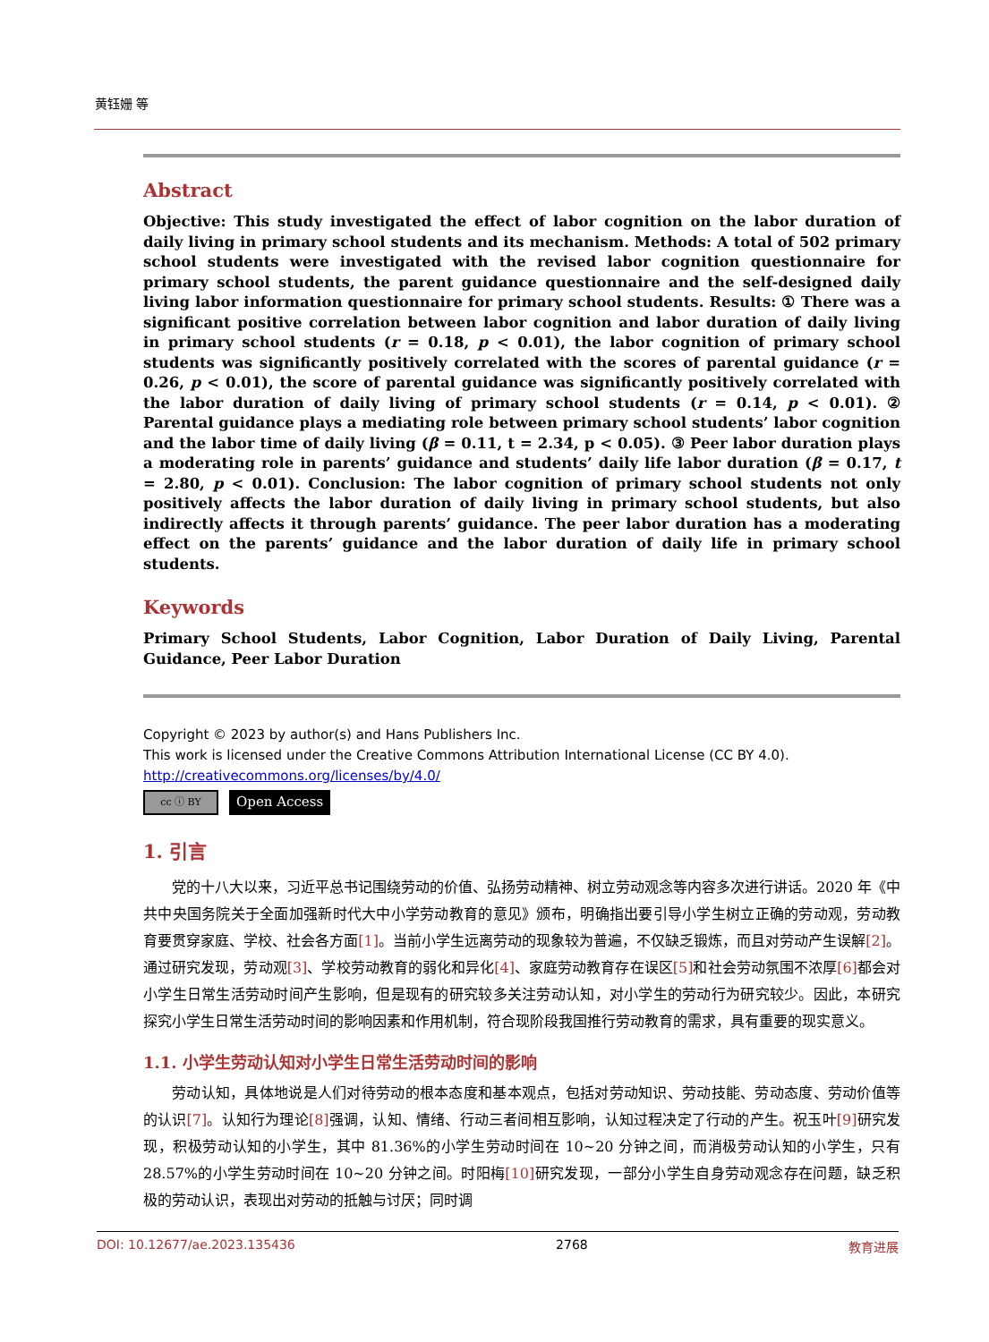黄钰姗 等
Abstract
Objective: This study investigated the effect of labor cognition on the labor duration of daily living in primary school students and its mechanism. Methods: A total of 502 primary school students were investigated with the revised labor cognition questionnaire for primary school students, the parent guidance questionnaire and the self-designed daily living labor information questionnaire for primary school students. Results: ① There was a significant positive correlation between labor cognition and labor duration of daily living in primary school students (r = 0.18, p < 0.01), the labor cognition of primary school students was significantly positively correlated with the scores of parental guidance (r = 0.26, p < 0.01), the score of parental guidance was significantly positively correlated with the labor duration of daily living of primary school students (r = 0.14, p < 0.01). ② Parental guidance plays a mediating role between primary school students’ labor cognition and the labor time of daily living (β = 0.11, t = 2.34, p < 0.05). ③ Peer labor duration plays a moderating role in parents’ guidance and students’ daily life labor duration (β = 0.17, t = 2.80, p < 0.01). Conclusion: The labor cognition of primary school students not only positively affects the labor duration of daily living in primary school students, but also indirectly affects it through parents’ guidance. The peer labor duration has a moderating effect on the parents’ guidance and the labor duration of daily life in primary school students.
Keywords
Primary School Students, Labor Cognition, Labor Duration of Daily Living, Parental Guidance, Peer Labor Duration
Copyright © 2023 by author(s) and Hans Publishers Inc.
This work is licensed under the Creative Commons Attribution International License (CC BY 4.0).
http://creativecommons.org/licenses/by/4.0/
cc ⓘ BY
Open Access
1. 引言
党的十八大以来，习近平总书记围绕劳动的价值、弘扬劳动精神、树立劳动观念等内容多次进行讲话。2020 年《中共中央国务院关于全面加强新时代大中小学劳动教育的意见》颁布，明确指出要引导小学生树立正确的劳动观，劳动教育要贯穿家庭、学校、社会各方面[1]。当前小学生远离劳动的现象较为普遍，不仅缺乏锻炼，而且对劳动产生误解[2]。通过研究发现，劳动观[3]、学校劳动教育的弱化和异化[4]、家庭劳动教育存在误区[5] 和社会劳动氛围不浓厚[6] 都会对小学生日常生活劳动时间产生影响，但是现有的研究较多关注劳动认知，对小学生的劳动行为研究较少。因此，本研究探究小学生日常生活劳动时间的影响因素和作用机制，符合现阶段我国推行劳动教育的需求，具有重要的现实意义。
1.1. 小学生劳动认知对小学生日常生活劳动时间的影响
劳动认知，具体地说是人们对待劳动的根本态度和基本观点，包括对劳动知识、劳动技能、劳动态度、劳动价值等的认识[7]。认知行为理论[8] 强调，认知、情绪、行动三者间相互影响，认知过程决定了行动的产生。祝玉叶[9] 研究发现，积极劳动认知的小学生，其中 81.36%的小学生劳动时间在 10~20 分钟之间，而消极劳动认知的小学生，只有 28.57%的小学生劳动时间在 10~20 分钟之间。时阳梅[10] 研究发现，一部分小学生自身劳动观念存在问题，缺乏积极的劳动认识，表现出对劳动的抵触与讨厌；同时调
DOI: 10.12677/ae.2023.135436 2768 教育进展